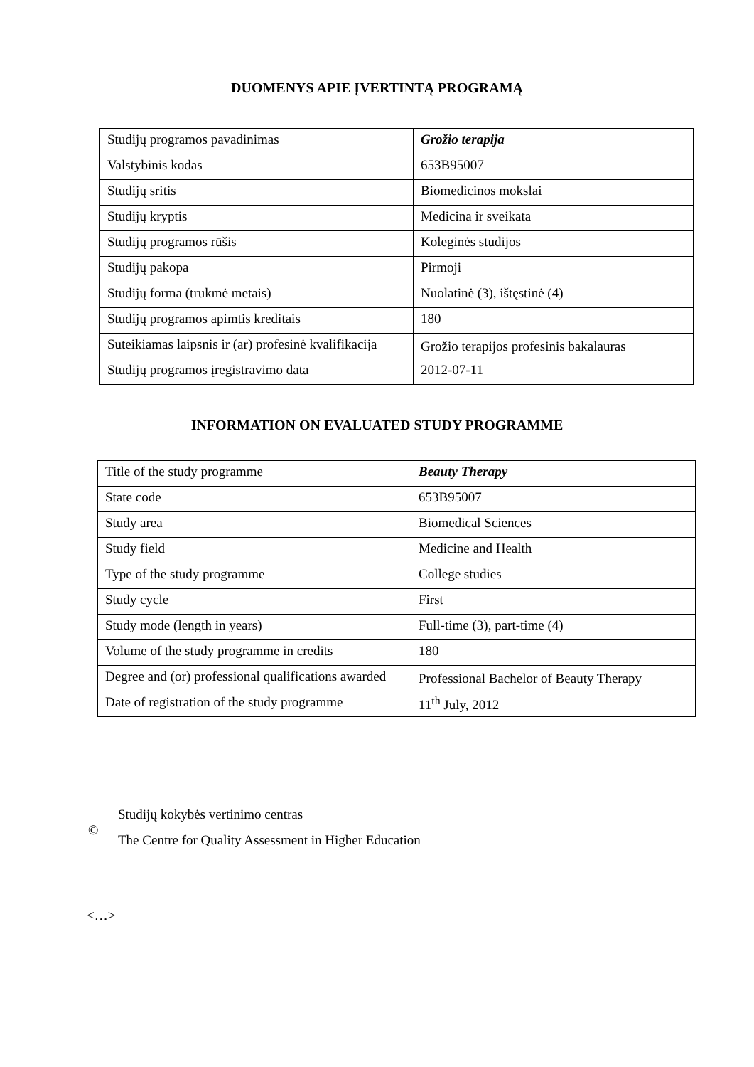DUOMENYS APIE ĮVERTINTĄ PROGRAMĄ
| Studijų programos pavadinimas | Grožio terapija |
| Valstybinis kodas | 653B95007 |
| Studijų sritis | Biomedicinos mokslai |
| Studijų kryptis | Medicina ir sveikata |
| Studijų programos rūšis | Koleginės studijos |
| Studijų pakopa | Pirmoji |
| Studijų forma (trukmė metais) | Nuolatinė (3), ištęstinė (4) |
| Studijų programos apimtis kreditais | 180 |
| Suteikiamas laipsnis ir (ar) profesinė kvalifikacija | Grožio terapijos profesinis bakalauras |
| Studijų programos įregistravimo data | 2012-07-11 |
INFORMATION ON EVALUATED STUDY PROGRAMME
| Title of the study programme | Beauty Therapy |
| State code | 653B95007 |
| Study area | Biomedical Sciences |
| Study field | Medicine and Health |
| Type of the study programme | College studies |
| Study cycle | First |
| Study mode (length in years) | Full-time (3), part-time (4) |
| Volume of the study programme in credits | 180 |
| Degree and (or) professional qualifications awarded | Professional Bachelor of Beauty Therapy |
| Date of registration of the study programme | 11<sup>th</sup> July, 2012 |
©
Studijų kokybės vertinimo centras
The Centre for Quality Assessment in Higher Education
<…>